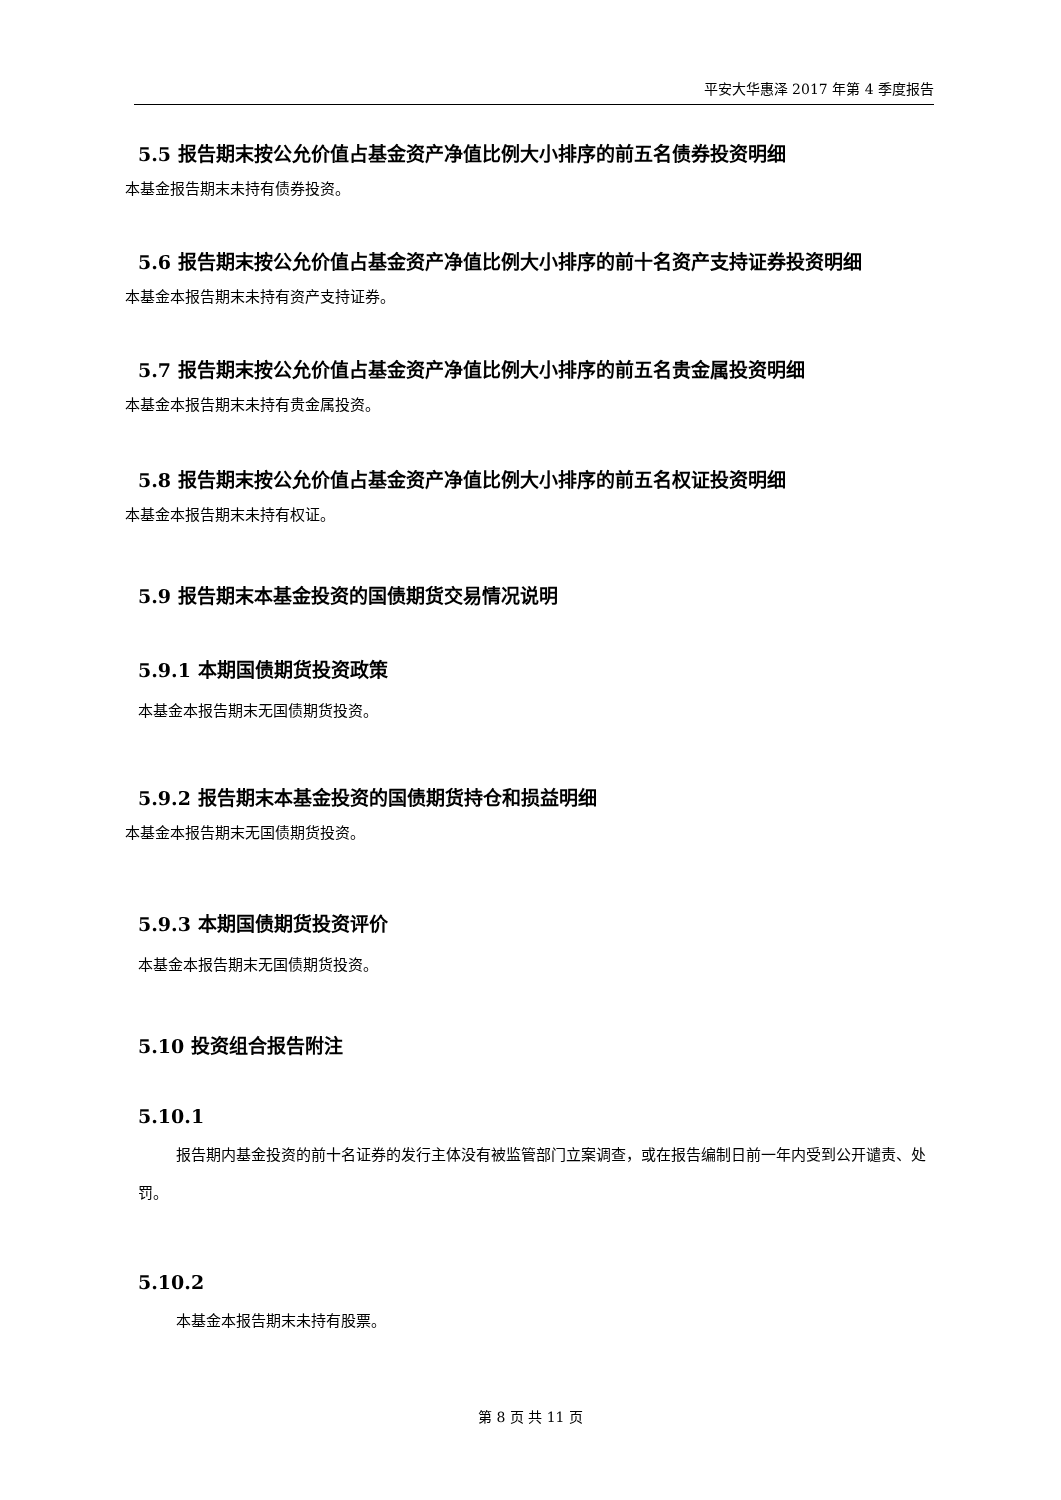平安大华惠泽 2017 年第 4 季度报告
5.5 报告期末按公允价值占基金资产净值比例大小排序的前五名债券投资明细
本基金报告期末未持有债券投资。
5.6 报告期末按公允价值占基金资产净值比例大小排序的前十名资产支持证券投资明细
本基金本报告期末未持有资产支持证券。
5.7 报告期末按公允价值占基金资产净值比例大小排序的前五名贵金属投资明细
本基金本报告期末未持有贵金属投资。
5.8 报告期末按公允价值占基金资产净值比例大小排序的前五名权证投资明细
本基金本报告期末未持有权证。
5.9 报告期末本基金投资的国债期货交易情况说明
5.9.1 本期国债期货投资政策
本基金本报告期末无国债期货投资。
5.9.2 报告期末本基金投资的国债期货持仓和损益明细
本基金本报告期末无国债期货投资。
5.9.3 本期国债期货投资评价
本基金本报告期末无国债期货投资。
5.10 投资组合报告附注
5.10.1
报告期内基金投资的前十名证券的发行主体没有被监管部门立案调查，或在报告编制日前一年内受到公开谴责、处罚。
5.10.2
本基金本报告期末未持有股票。
第 8 页 共 11 页